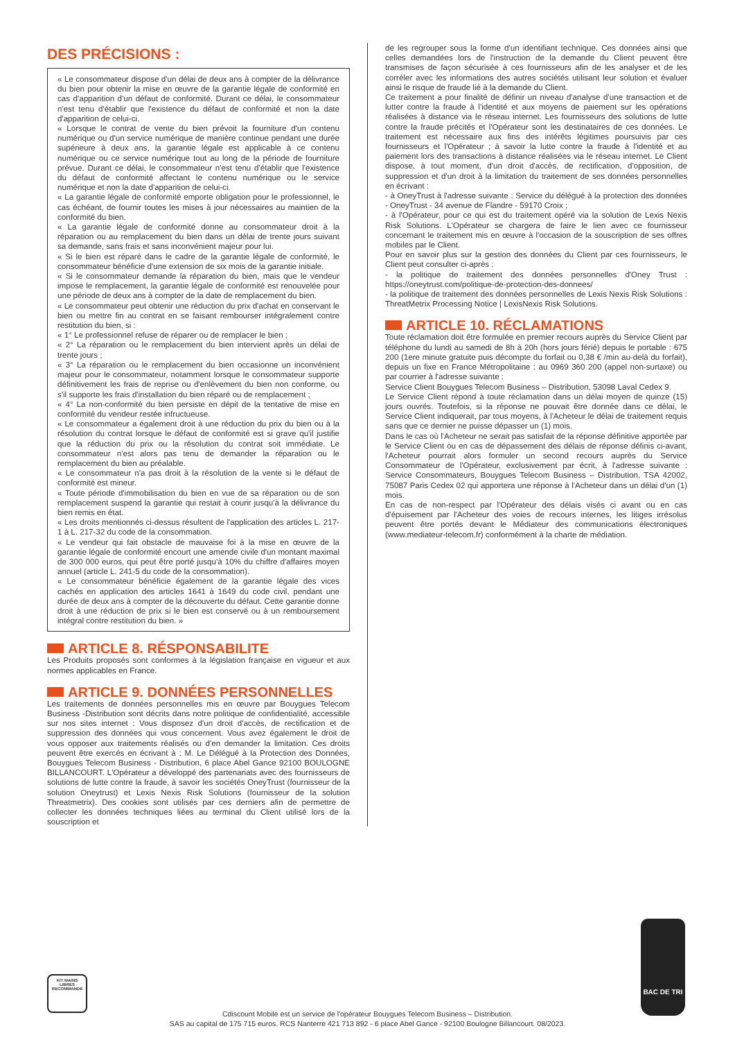DES PRÉCISIONS :
« Le consommateur dispose d'un délai de deux ans à compter de la délivrance du bien pour obtenir la mise en œuvre de la garantie légale de conformité en cas d'apparition d'un défaut de conformité. Durant ce délai, le consommateur n'est tenu d'établir que l'existence du défaut de conformité et non la date d'apparition de celui-ci.
« Lorsque le contrat de vente du bien prévoit la fourniture d'un contenu numérique ou d'un service numérique de manière continue pendant une durée supérieure à deux ans, la garantie légale est applicable à ce contenu numérique ou ce service numérique tout au long de la période de fourniture prévue. Durant ce délai, le consommateur n'est tenu d'établir que l'existence du défaut de conformité affectant le contenu numérique ou le service numérique et non la date d'apparition de celui-ci.
« La garantie légale de conformité emporte obligation pour le professionnel, le cas échéant, de fournir toutes les mises à jour nécessaires au maintien de la conformité du bien.
« La garantie légale de conformité donne au consommateur droit à la réparation ou au remplacement du bien dans un délai de trente jours suivant sa demande, sans frais et sans inconvénient majeur pour lui.
« Si le bien est réparé dans le cadre de la garantie légale de conformité, le consommateur bénéficie d'une extension de six mois de la garantie initiale.
« Si le consommateur demande la réparation du bien, mais que le vendeur impose le remplacement, la garantie légale de conformité est renouvelée pour une période de deux ans à compter de la date de remplacement du bien.
« Le consommateur peut obtenir une réduction du prix d'achat en conservant le bien ou mettre fin au contrat en se faisant rembourser intégralement contre restitution du bien, si :
« 1° Le professionnel refuse de réparer ou de remplacer le bien ;
« 2° La réparation ou le remplacement du bien intervient après un délai de trente jours ;
« 3° La réparation ou le remplacement du bien occasionne un inconvénient majeur pour le consommateur, notamment lorsque le consommateur supporte définitivement les frais de reprise ou d'enlèvement du bien non conforme, ou s'il supporte les frais d'installation du bien réparé ou de remplacement ;
« 4° La non-conformité du bien persiste en dépit de la tentative de mise en conformité du vendeur restée infructueuse.
« Le consommateur a également droit à une réduction du prix du bien ou à la résolution du contrat lorsque le défaut de conformité est si grave qu'il justifie que la réduction du prix ou la résolution du contrat soit immédiate. Le consommateur n'est alors pas tenu de demander la réparation ou le remplacement du bien au préalable.
« Le consommateur n'a pas droit à la résolution de la vente si le défaut de conformité est mineur.
« Toute période d'immobilisation du bien en vue de sa réparation ou de son remplacement suspend la garantie qui restait à courir jusqu'à la délivrance du bien remis en état.
« Les droits mentionnés ci-dessus résultent de l'application des articles L. 217-1 à L. 217-32 du code de la consommation.
« Le vendeur qui fait obstacle de mauvaise foi à la mise en œuvre de la garantie légale de conformité encourt une amende civile d'un montant maximal de 300 000 euros, qui peut être porté jusqu'à 10% du chiffre d'affaires moyen annuel (article L. 241-5 du code de la consommation).
« Le consommateur bénéficie également de la garantie légale des vices cachés en application des articles 1641 à 1649 du code civil, pendant une durée de deux ans à compter de la découverte du défaut. Cette garantie donne droit à une réduction de prix si le bien est conservé ou à un remboursement intégral contre restitution du bien. »
ARTICLE 8. RÉSPONSABILITE
Les Produits proposés sont conformes à la législation française en vigueur et aux normes applicables en France.
ARTICLE 9. DONNÉES PERSONNELLES
Les traitements de données personnelles mis en œuvre par Bouygues Telecom Business -Distribution sont décrits dans notre politique de confidentialité, accessible sur nos sites internet : Vous disposez d'un droit d'accès, de rectification et de suppression des données qui vous concernent. Vous avez également le droit de vous opposer aux traitements réalisés ou d'en demander la limitation. Ces droits peuvent être exercés en écrivant à : M. Le Délégué à la Protection des Données, Bouygues Telecom Business - Distribution, 6 place Abel Gance 92100 BOULOGNE BILLANCOURT. L'Opérateur a développé des partenariats avec des fournisseurs de solutions de lutte contre la fraude, à savoir les sociétés OneyTrust (fournisseur de la solution Oneytrust) et Lexis Nexis Risk Solutions (fournisseur de la solution Threatmetrix). Des cookies sont utilisés par ces derniers afin de permettre de collecter les données techniques liées au terminal du Client utilisé lors de la souscription et
de les regrouper sous la forme d'un identifiant technique. Ces données ainsi que celles demandées lors de l'instruction de la demande du Client peuvent être transmises de façon sécurisée à ces fournisseurs afin de les analyser et de les corréler avec les informations des autres sociétés utilisant leur solution et évaluer ainsi le risque de fraude lié à la demande du Client.
Ce traitement a pour finalité de définir un niveau d'analyse d'une transaction et de lutter contre la fraude à l'identité et aux moyens de paiement sur les opérations réalisées à distance via le réseau internet. Les fournisseurs des solutions de lutte contre la fraude précités et l'Opérateur sont les destinataires de ces données. Le traitement est nécessaire aux fins des intérêts légitimes poursuivis par ces fournisseurs et l'Opérateur ; à savoir la lutte contre la fraude à l'identité et au paiement lors des transactions à distance réalisées via le réseau internet. Le Client dispose, à tout moment, d'un droit d'accès, de rectification, d'opposition, de suppression et d'un droit à la limitation du traitement de ses données personnelles en écrivant :
- à OneyTrust à l'adresse suivante : Service du délégué à la protection des données - OneyTrust - 34 avenue de Flandre - 59170 Croix ;
- à l'Opérateur, pour ce qui est du traitement opéré via la solution de Lexis Nexis Risk Solutions. L'Opérateur se chargera de faire le lien avec ce fournisseur concernant le traitement mis en œuvre à l'occasion de la souscription de ses offres mobiles par le Client.
Pour en savoir plus sur la gestion des données du Client par ces fournisseurs, le Client peut consulter ci-après :
- la politique de traitement des données personnelles d'Oney Trust : https://oneytrust.com/politique-de-protection-des-donnees/
- la politique de traitement des données personnelles de Lexis Nexis Risk Solutions : ThreatMetrix Processing Notice | LexisNexis Risk Solutions.
ARTICLE 10. RÉCLAMATIONS
Toute réclamation doit être formulée en premier recours auprès du Service Client par téléphone du lundi au samedi de 8h à 20h (hors jours férié) depuis le portable : 675 200 (1ere minute gratuite puis décompte du forfait ou 0,38 € /min au-delà du forfait), depuis un fixe en France Métropolitaine : au 0969 360 200 (appel non-surtaxe) ou par courrier à l'adresse suivante :
Service Client Bouygues Telecom Business – Distribution, 53098 Laval Cedex 9.
Le Service Client répond à toute réclamation dans un délai moyen de quinze (15) jours ouvrés. Toutefois, si la réponse ne pouvait être donnée dans ce délai, le Service Client indiquerait, par tous moyens, à l'Acheteur le délai de traitement requis sans que ce dernier ne puisse dépasser un (1) mois.
Dans le cas où l'Acheteur ne serait pas satisfait de la réponse définitive apportée par le Service Client ou en cas de dépassement des délais de réponse définis ci-avant, l'Acheteur pourrait alors formuler un second recours auprès du Service Consommateur de l'Opérateur, exclusivement par écrit, à l'adresse suivante : Service Consommateurs, Bouygues Telecom Business – Distribution, TSA 42002, 75087 Paris Cedex 02 qui apportera une réponse à l'Acheteur dans un délai d'un (1) mois.
En cas de non-respect par l'Opérateur des délais visés ci avant ou en cas d'épuisement par l'Acheteur des voies de recours internes, les litiges irrésolus peuvent être portés devant le Médiateur des communications électroniques (www.mediateur-telecom.fr) conformément à la charte de médiation.
KIT MAINS LIBRES RECOMMANDÉ
BAC DE TRI
Cdiscount Mobile est un service de l'opérateur Bouygues Telecom Business – Distribution.
SAS au capital de 175 715 euros. RCS Nanterre 421 713 892 - 6 place Abel Gance - 92100 Boulogne Billancourt. 08/2023.